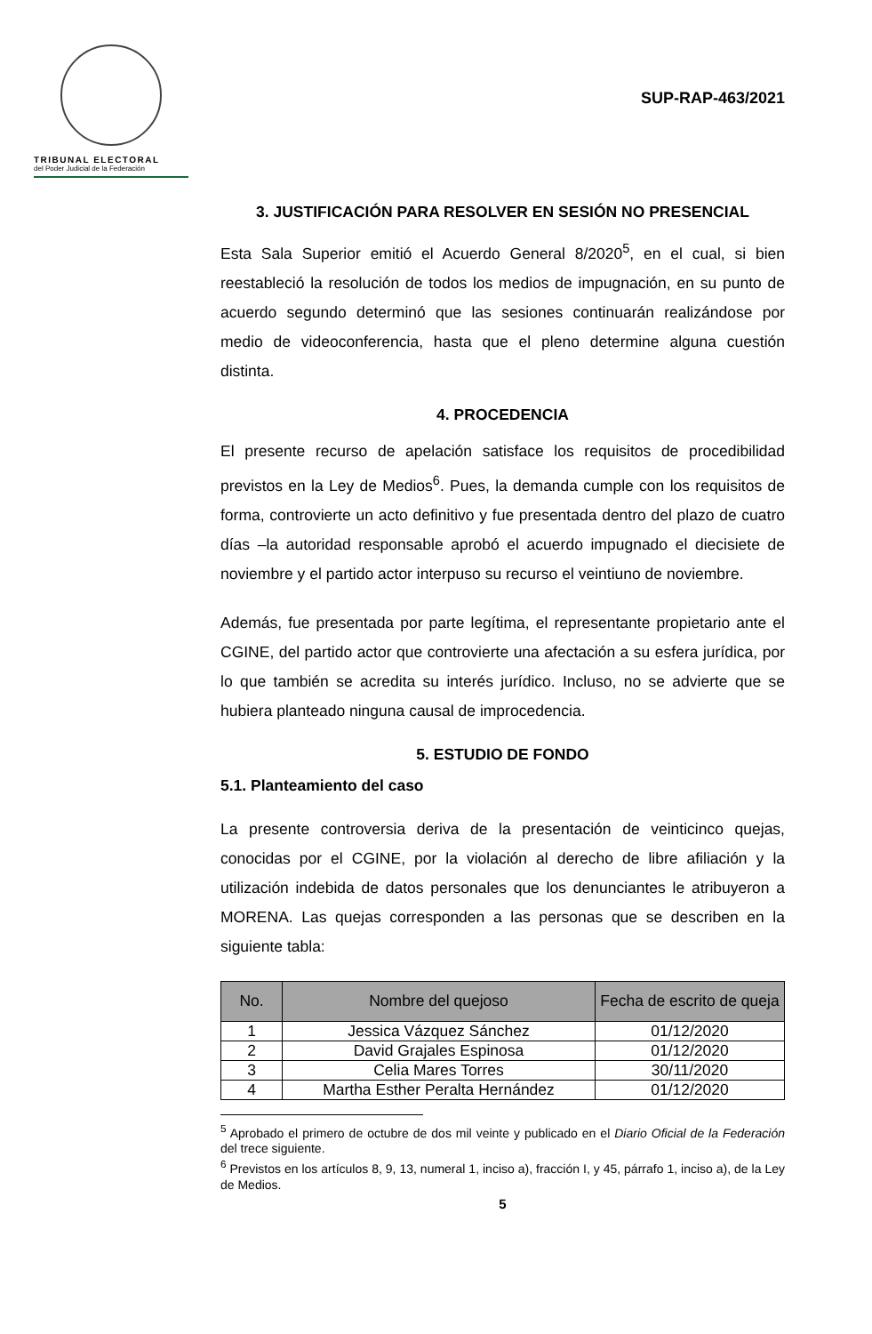TRIBUNAL ELECTORAL
del Poder Judicial de la Federación
SUP-RAP-463/2021
3. JUSTIFICACIÓN PARA RESOLVER EN SESIÓN NO PRESENCIAL
Esta Sala Superior emitió el Acuerdo General 8/2020<sup>5</sup>, en el cual, si bien reestableció la resolución de todos los medios de impugnación, en su punto de acuerdo segundo determinó que las sesiones continuarán realizándose por medio de videoconferencia, hasta que el pleno determine alguna cuestión distinta.
4. PROCEDENCIA
El presente recurso de apelación satisface los requisitos de procedibilidad previstos en la Ley de Medios<sup>6</sup>. Pues, la demanda cumple con los requisitos de forma, controvierte un acto definitivo y fue presentada dentro del plazo de cuatro días –la autoridad responsable aprobó el acuerdo impugnado el diecisiete de noviembre y el partido actor interpuso su recurso el veintiuno de noviembre.
Además, fue presentada por parte legítima, el representante propietario ante el CGINE, del partido actor que controvierte una afectación a su esfera jurídica, por lo que también se acredita su interés jurídico. Incluso, no se advierte que se hubiera planteado ninguna causal de improcedencia.
5. ESTUDIO DE FONDO
5.1. Planteamiento del caso
La presente controversia deriva de la presentación de veinticinco quejas, conocidas por el CGINE, por la violación al derecho de libre afiliación y la utilización indebida de datos personales que los denunciantes le atribuyeron a MORENA. Las quejas corresponden a las personas que se describen en la siguiente tabla:
| No. | Nombre del quejoso | Fecha de escrito de queja |
| --- | --- | --- |
| 1 | Jessica Vázquez Sánchez | 01/12/2020 |
| 2 | David Grajales Espinosa | 01/12/2020 |
| 3 | Celia Mares Torres | 30/11/2020 |
| 4 | Martha Esther Peralta Hernández | 01/12/2020 |
<sup>5</sup> Aprobado el primero de octubre de dos mil veinte y publicado en el Diario Oficial de la Federación del trece siguiente.
<sup>6</sup> Previstos en los artículos 8, 9, 13, numeral 1, inciso a), fracción I, y 45, párrafo 1, inciso a), de la Ley de Medios.
5